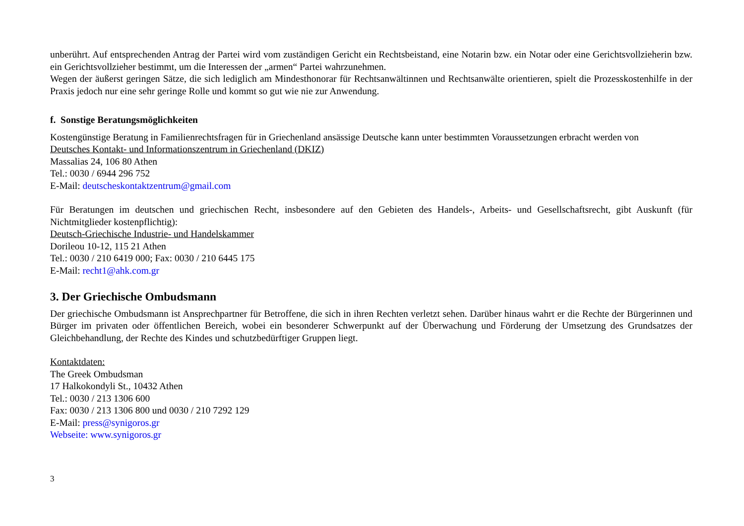unberührt. Auf entsprechenden Antrag der Partei wird vom zuständigen Gericht ein Rechtsbeistand, eine Notarin bzw. ein Notar oder eine Gerichtsvollzieherin bzw. ein Gerichtsvollzieher bestimmt, um die Interessen der „armen“ Partei wahrzunehmen.
Wegen der äußerst geringen Sätze, die sich lediglich am Mindesthonorar für Rechtsanwältinnen und Rechtsanwälte orientieren, spielt die Prozesskostenhilfe in der Praxis jedoch nur eine sehr geringe Rolle und kommt so gut wie nie zur Anwendung.
f. Sonstige Beratungsmöglichkeiten
Kostengünstige Beratung in Familienrechtsfragen für in Griechenland ansässige Deutsche kann unter bestimmten Voraussetzungen erbracht werden von
Deutsches Kontakt- und Informationszentrum in Griechenland (DKIZ)
Massalias 24, 106 80 Athen
Tel.: 0030 / 6944 296 752
E-Mail: deutscheskontaktzentrum@gmail.com
Für Beratungen im deutschen und griechischen Recht, insbesondere auf den Gebieten des Handels-, Arbeits- und Gesellschaftsrecht, gibt Auskunft (für Nichtmitglieder kostenpflichtig):
Deutsch-Griechische Industrie- und Handelskammer
Dorileou 10-12, 115 21 Athen
Tel.: 0030 / 210 6419 000; Fax: 0030 / 210 6445 175
E-Mail: recht1@ahk.com.gr
3. Der Griechische Ombudsmann
Der griechische Ombudsmann ist Ansprechpartner für Betroffene, die sich in ihren Rechten verletzt sehen. Darüber hinaus wahrt er die Rechte der Bürgerinnen und Bürger im privaten oder öffentlichen Bereich, wobei ein besonderer Schwerpunkt auf der Überwachung und Förderung der Umsetzung des Grundsatzes der Gleichbehandlung, der Rechte des Kindes und schutzbedürftiger Gruppen liegt.
Kontaktdaten:
The Greek Ombudsman
17 Halkokondyli St., 10432 Athen
Tel.: 0030 / 213 1306 600
Fax: 0030 / 213 1306 800 und 0030 / 210 7292 129
E-Mail: press@synigoros.gr
Webseite: www.synigoros.gr
3